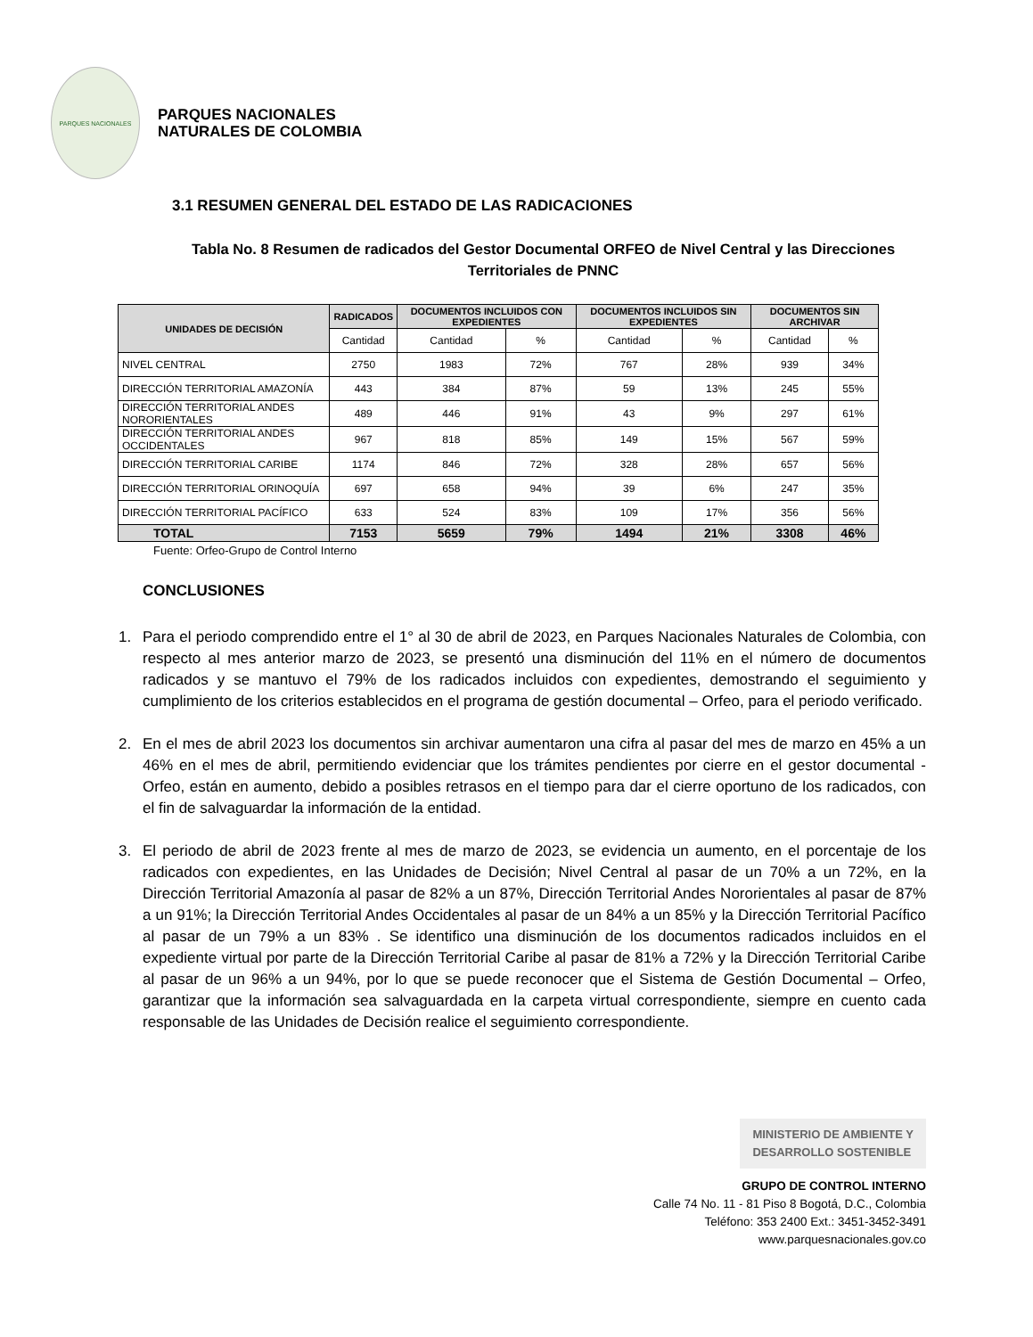PARQUES NACIONALES
PARQUES NACIONALES
NATURALES DE COLOMBIA
3.1 RESUMEN GENERAL DEL ESTADO DE LAS RADICACIONES
Tabla No. 8 Resumen de radicados del Gestor Documental ORFEO de Nivel Central y las Direcciones Territoriales de PNNC
| UNIDADES DE DECISIÓN | RADICADOS | DOCUMENTOS INCLUIDOS CON EXPEDIENTES | | DOCUMENTOS INCLUIDOS SIN EXPEDIENTES | | DOCUMENTOS SIN ARCHIVAR | |
| --- | --- | --- | --- | --- | --- | --- | --- |
| | Cantidad | Cantidad | % | Cantidad | % | Cantidad | % |
| NIVEL CENTRAL | 2750 | 1983 | 72% | 767 | 28% | 939 | 34% |
| DIRECCIÓN TERRITORIAL AMAZONÍA | 443 | 384 | 87% | 59 | 13% | 245 | 55% |
| DIRECCIÓN TERRITORIAL ANDES NORORIENTALES | 489 | 446 | 91% | 43 | 9% | 297 | 61% |
| DIRECCIÓN TERRITORIAL ANDES OCCIDENTALES | 967 | 818 | 85% | 149 | 15% | 567 | 59% |
| DIRECCIÓN TERRITORIAL CARIBE | 1174 | 846 | 72% | 328 | 28% | 657 | 56% |
| DIRECCIÓN TERRITORIAL ORINOQUÍA | 697 | 658 | 94% | 39 | 6% | 247 | 35% |
| DIRECCIÓN TERRITORIAL PACÍFICO | 633 | 524 | 83% | 109 | 17% | 356 | 56% |
| TOTAL | 7153 | 5659 | 79% | 1494 | 21% | 3308 | 46% |
Fuente: Orfeo-Grupo de Control Interno
CONCLUSIONES
1. Para el periodo comprendido entre el 1° al 30 de abril de 2023, en Parques Nacionales Naturales de Colombia, con respecto al mes anterior marzo de 2023, se presentó una disminución del 11% en el número de documentos radicados y se mantuvo el 79% de los radicados incluidos con expedientes, demostrando el seguimiento y cumplimiento de los criterios establecidos en el programa de gestión documental – Orfeo, para el periodo verificado.
2. En el mes de abril 2023 los documentos sin archivar aumentaron una cifra al pasar del mes de marzo en 45% a un 46% en el mes de abril, permitiendo evidenciar que los trámites pendientes por cierre en el gestor documental - Orfeo, están en aumento, debido a posibles retrasos en el tiempo para dar el cierre oportuno de los radicados, con el fin de salvaguardar la información de la entidad.
3. El periodo de abril de 2023 frente al mes de marzo de 2023, se evidencia un aumento, en el porcentaje de los radicados con expedientes, en las Unidades de Decisión; Nivel Central al pasar de un 70% a un 72%, en la Dirección Territorial Amazonía al pasar de 82% a un 87%, Dirección Territorial Andes Nororientales al pasar de 87% a un 91%; la Dirección Territorial Andes Occidentales al pasar de un 84% a un 85% y la Dirección Territorial Pacífico al pasar de un 79% a un 83% . Se identifico una disminución de los documentos radicados incluidos en el expediente virtual por parte de la Dirección Territorial Caribe al pasar de 81% a 72% y la Dirección Territorial Caribe al pasar de un 96% a un 94%, por lo que se puede reconocer que el Sistema de Gestión Documental – Orfeo, garantizar que la información sea salvaguardada en la carpeta virtual correspondiente, siempre en cuento cada responsable de las Unidades de Decisión realice el seguimiento correspondiente.
MINISTERIO DE AMBIENTE Y
DESARROLLO SOSTENIBLE
GRUPO DE CONTROL INTERNO
Calle 74 No. 11 - 81 Piso 8 Bogotá, D.C., Colombia
Teléfono: 353 2400 Ext.: 3451-3452-3491
www.parquesnacionales.gov.co